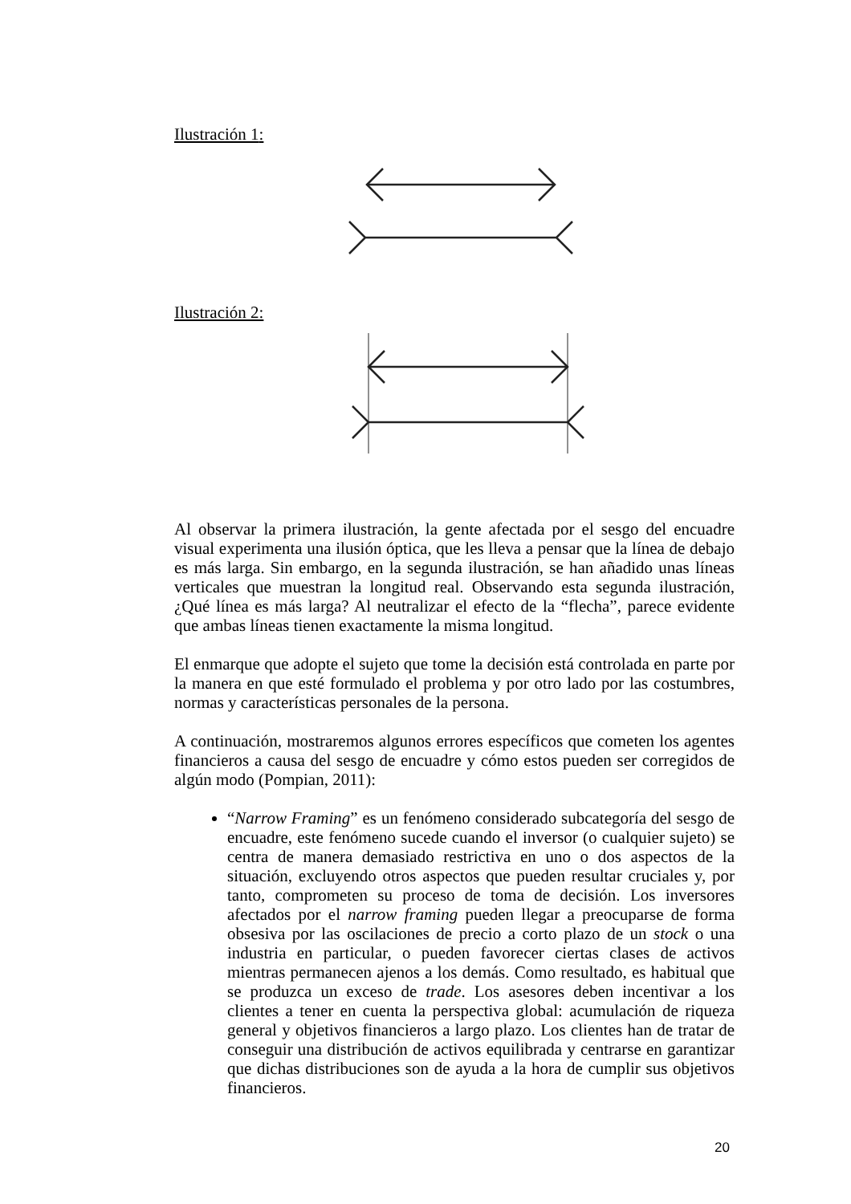Ilustración 1:
Ilustración 2:
Al observar la primera ilustración, la gente afectada por el sesgo del encuadre visual experimenta una ilusión óptica, que les lleva a pensar que la línea de debajo es más larga. Sin embargo, en la segunda ilustración, se han añadido unas líneas verticales que muestran la longitud real. Observando esta segunda ilustración, ¿Qué línea es más larga? Al neutralizar el efecto de la “flecha”, parece evidente que ambas líneas tienen exactamente la misma longitud.
El enmarque que adopte el sujeto que tome la decisión está controlada en parte por la manera en que esté formulado el problema y por otro lado por las costumbres, normas y características personales de la persona.
A continuación, mostraremos algunos errores específicos que cometen los agentes financieros a causa del sesgo de encuadre y cómo estos pueden ser corregidos de algún modo (Pompian, 2011):
“Narrow Framing” es un fenómeno considerado subcategoría del sesgo de encuadre, este fenómeno sucede cuando el inversor (o cualquier sujeto) se centra de manera demasiado restrictiva en uno o dos aspectos de la situación, excluyendo otros aspectos que pueden resultar cruciales y, por tanto, comprometen su proceso de toma de decisión. Los inversores afectados por el narrow framing pueden llegar a preocuparse de forma obsesiva por las oscilaciones de precio a corto plazo de un stock o una industria en particular, o pueden favorecer ciertas clases de activos mientras permanecen ajenos a los demás. Como resultado, es habitual que se produzca un exceso de trade. Los asesores deben incentivar a los clientes a tener en cuenta la perspectiva global: acumulación de riqueza general y objetivos financieros a largo plazo. Los clientes han de tratar de conseguir una distribución de activos equilibrada y centrarse en garantizar que dichas distribuciones son de ayuda a la hora de cumplir sus objetivos financieros.
20